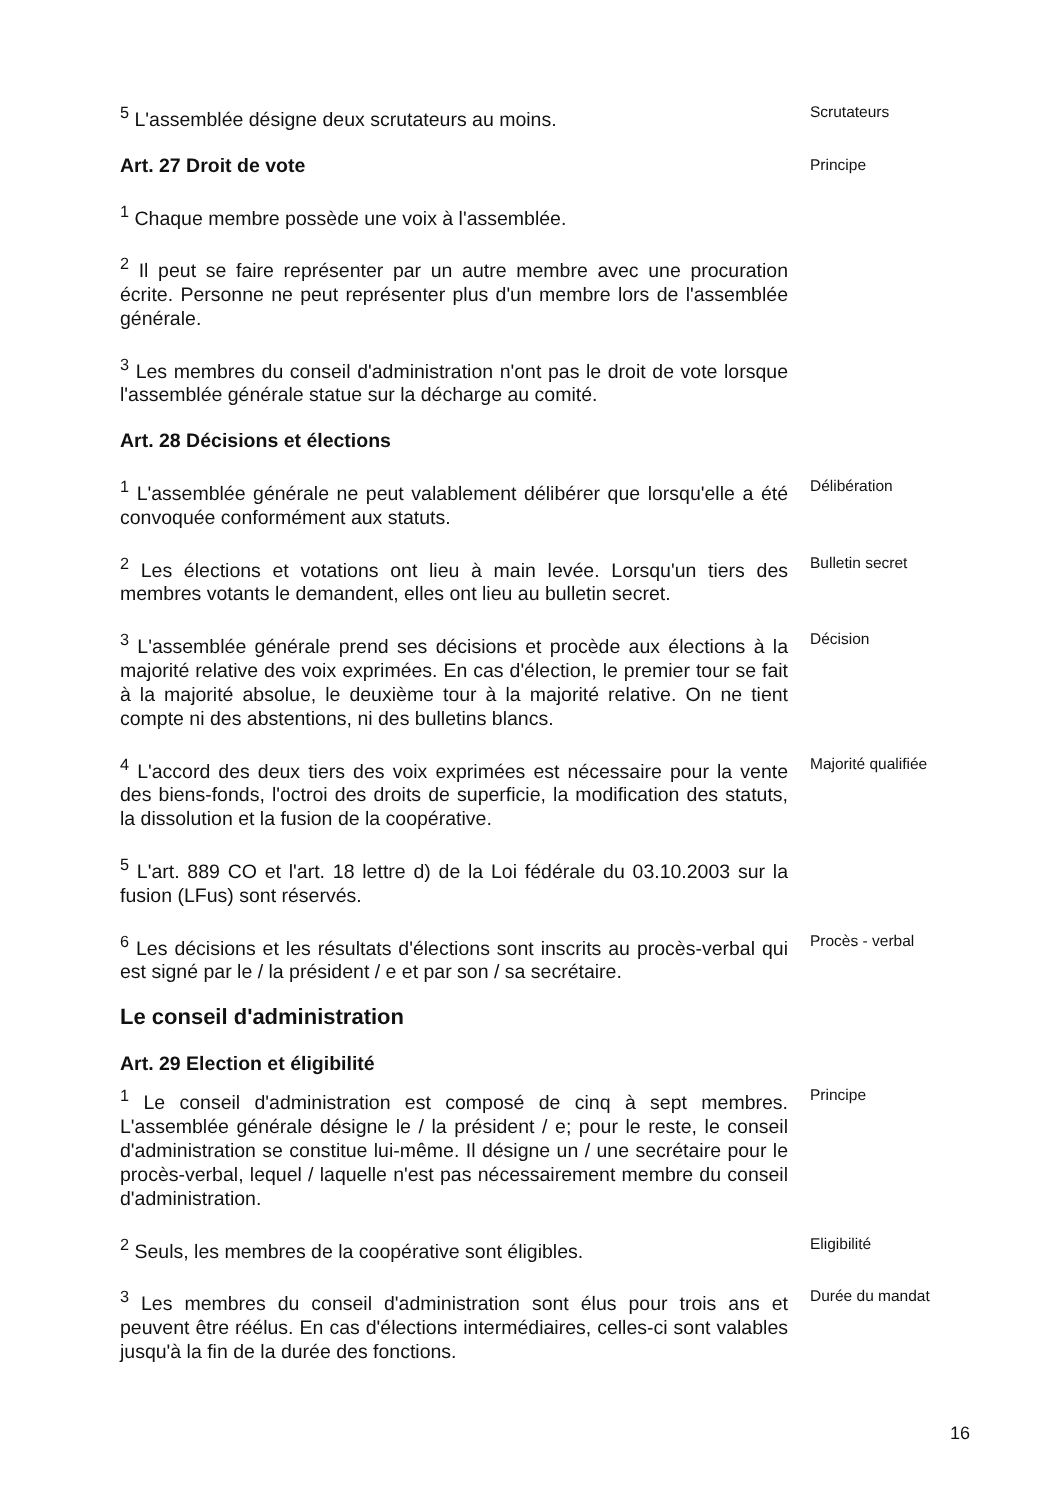<sup>5</sup> L'assemblée désigne deux scrutateurs au moins.
Scrutateurs
Art. 27 Droit de vote
Principe
<sup>1</sup> Chaque membre possède une voix à l'assemblée.
<sup>2</sup> Il peut se faire représenter par un autre membre avec une procuration écrite. Personne ne peut représenter plus d'un membre lors de l'assemblée générale.
<sup>3</sup> Les membres du conseil d'administration n'ont pas le droit de vote lorsque l'assemblée générale statue sur la décharge au comité.
Art. 28 Décisions et élections
<sup>1</sup> L'assemblée générale ne peut valablement délibérer que lorsqu'elle a été convoquée conformément aux statuts.
Délibération
<sup>2</sup> Les élections et votations ont lieu à main levée. Lorsqu'un tiers des membres votants le demandent, elles ont lieu au bulletin secret.
Bulletin secret
<sup>3</sup> L'assemblée générale prend ses décisions et procède aux élections à la majorité relative des voix exprimées. En cas d'élection, le premier tour se fait à la majorité absolue, le deuxième tour à la majorité relative. On ne tient compte ni des abstentions, ni des bulletins blancs.
Décision
<sup>4</sup> L'accord des deux tiers des voix exprimées est nécessaire pour la vente des biens-fonds, l'octroi des droits de superficie, la modification des statuts, la dissolution et la fusion de la coopérative.
Majorité qualifiée
<sup>5</sup> L'art. 889 CO et l'art. 18 lettre d) de la Loi fédérale du 03.10.2003 sur la fusion (LFus) sont réservés.
<sup>6</sup> Les décisions et les résultats d'élections sont inscrits au procès-verbal qui est signé par le / la président / e et par son / sa secrétaire.
Procès - verbal
Le conseil d'administration
Art. 29 Election et éligibilité
<sup>1</sup> Le conseil d'administration est composé de cinq à sept membres. L'assemblée générale désigne le / la président / e; pour le reste, le conseil d'administration se constitue lui-même. Il désigne un / une secrétaire pour le procès-verbal, lequel / laquelle n'est pas nécessairement membre du conseil d'administration.
Principe
<sup>2</sup> Seuls, les membres de la coopérative sont éligibles.
Eligibilité
<sup>3</sup> Les membres du conseil d'administration sont élus pour trois ans et peuvent être réélus. En cas d'élections intermédiaires, celles-ci sont valables jusqu'à la fin de la durée des fonctions.
Durée du mandat
16